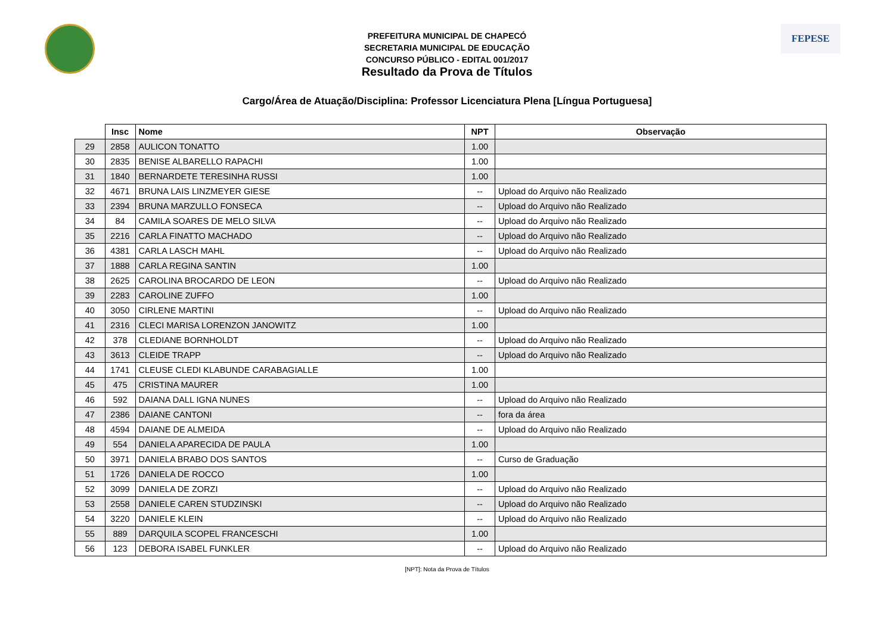FEPESE
PREFEITURA MUNICIPAL DE CHAPECÓ
SECRETARIA MUNICIPAL DE EDUCAÇÃO
CONCURSO PÚBLICO - EDITAL 001/2017
Resultado da Prova de Títulos
Cargo/Área de Atuação/Disciplina: Professor Licenciatura Plena [Língua Portuguesa]
| | Insc | Nome | NPT | Observação |
| --- | --- | --- | --- | --- |
| 29 | 2858 | AULICON TONATTO | 1.00 | |
| 30 | 2835 | BENISE ALBARELLO RAPACHI | 1.00 | |
| 31 | 1840 | BERNARDETE TERESINHA RUSSI | 1.00 | |
| 32 | 4671 | BRUNA LAIS LINZMEYER GIESE | -- | Upload do Arquivo não Realizado |
| 33 | 2394 | BRUNA MARZULLO FONSECA | -- | Upload do Arquivo não Realizado |
| 34 | 84 | CAMILA SOARES DE MELO SILVA | -- | Upload do Arquivo não Realizado |
| 35 | 2216 | CARLA FINATTO MACHADO | -- | Upload do Arquivo não Realizado |
| 36 | 4381 | CARLA LASCH MAHL | -- | Upload do Arquivo não Realizado |
| 37 | 1888 | CARLA REGINA SANTIN | 1.00 | |
| 38 | 2625 | CAROLINA BROCARDO DE LEON | -- | Upload do Arquivo não Realizado |
| 39 | 2283 | CAROLINE ZUFFO | 1.00 | |
| 40 | 3050 | CIRLENE MARTINI | -- | Upload do Arquivo não Realizado |
| 41 | 2316 | CLECI MARISA LORENZON JANOWITZ | 1.00 | |
| 42 | 378 | CLEDIANE BORNHOLDT | -- | Upload do Arquivo não Realizado |
| 43 | 3613 | CLEIDE TRAPP | -- | Upload do Arquivo não Realizado |
| 44 | 1741 | CLEUSE CLEDI KLABUNDE CARABAGIALLE | 1.00 | |
| 45 | 475 | CRISTINA MAURER | 1.00 | |
| 46 | 592 | DAIANA DALL IGNA NUNES | -- | Upload do Arquivo não Realizado |
| 47 | 2386 | DAIANE CANTONI | -- | fora da área |
| 48 | 4594 | DAIANE DE ALMEIDA | -- | Upload do Arquivo não Realizado |
| 49 | 554 | DANIELA APARECIDA DE PAULA | 1.00 | |
| 50 | 3971 | DANIELA BRABO DOS SANTOS | -- | Curso de Graduação |
| 51 | 1726 | DANIELA DE ROCCO | 1.00 | |
| 52 | 3099 | DANIELA DE ZORZI | -- | Upload do Arquivo não Realizado |
| 53 | 2558 | DANIELE CAREN STUDZINSKI | -- | Upload do Arquivo não Realizado |
| 54 | 3220 | DANIELE KLEIN | -- | Upload do Arquivo não Realizado |
| 55 | 889 | DARQUILA SCOPEL FRANCESCHI | 1.00 | |
| 56 | 123 | DEBORA ISABEL FUNKLER | -- | Upload do Arquivo não Realizado |
[NPT]: Nota da Prova de Títulos